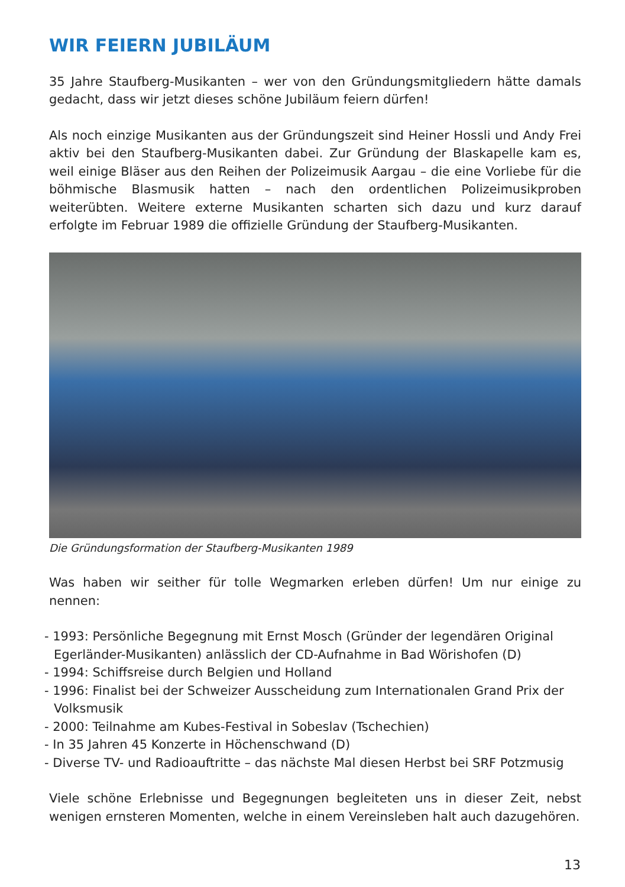WIR FEIERN JUBILÄUM
35 Jahre Staufberg-Musikanten – wer von den Gründungsmitgliedern hätte damals gedacht, dass wir jetzt dieses schöne Jubiläum feiern dürfen!
Als noch einzige Musikanten aus der Gründungszeit sind Heiner Hossli und Andy Frei aktiv bei den Staufberg-Musikanten dabei. Zur Gründung der Blaskapelle kam es, weil einige Bläser aus den Reihen der Polizeimusik Aargau – die eine Vorliebe für die böhmische Blasmusik hatten – nach den ordentlichen Polizeimusikproben weiterübten. Weitere externe Musikanten scharten sich dazu und kurz darauf erfolgte im Februar 1989 die offizielle Gründung der Staufberg-Musikanten.
Die Gründungsformation der Staufberg-Musikanten 1989
Was haben wir seither für tolle Wegmarken erleben dürfen! Um nur einige zu nennen:
- 1993: Persönliche Begegnung mit Ernst Mosch (Gründer der legendären Original Egerländer-Musikanten) anlässlich der CD-Aufnahme in Bad Wörishofen (D)
- 1994: Schiffsreise durch Belgien und Holland
- 1996: Finalist bei der Schweizer Ausscheidung zum Internationalen Grand Prix der Volksmusik
- 2000: Teilnahme am Kubes-Festival in Sobeslav (Tschechien)
- In 35 Jahren 45 Konzerte in Höchenschwand (D)
- Diverse TV- und Radioauftritte – das nächste Mal diesen Herbst bei SRF Potzmusig
Viele schöne Erlebnisse und Begegnungen begleiteten uns in dieser Zeit, nebst wenigen ernsteren Momenten, welche in einem Vereinsleben halt auch dazugehören.
13